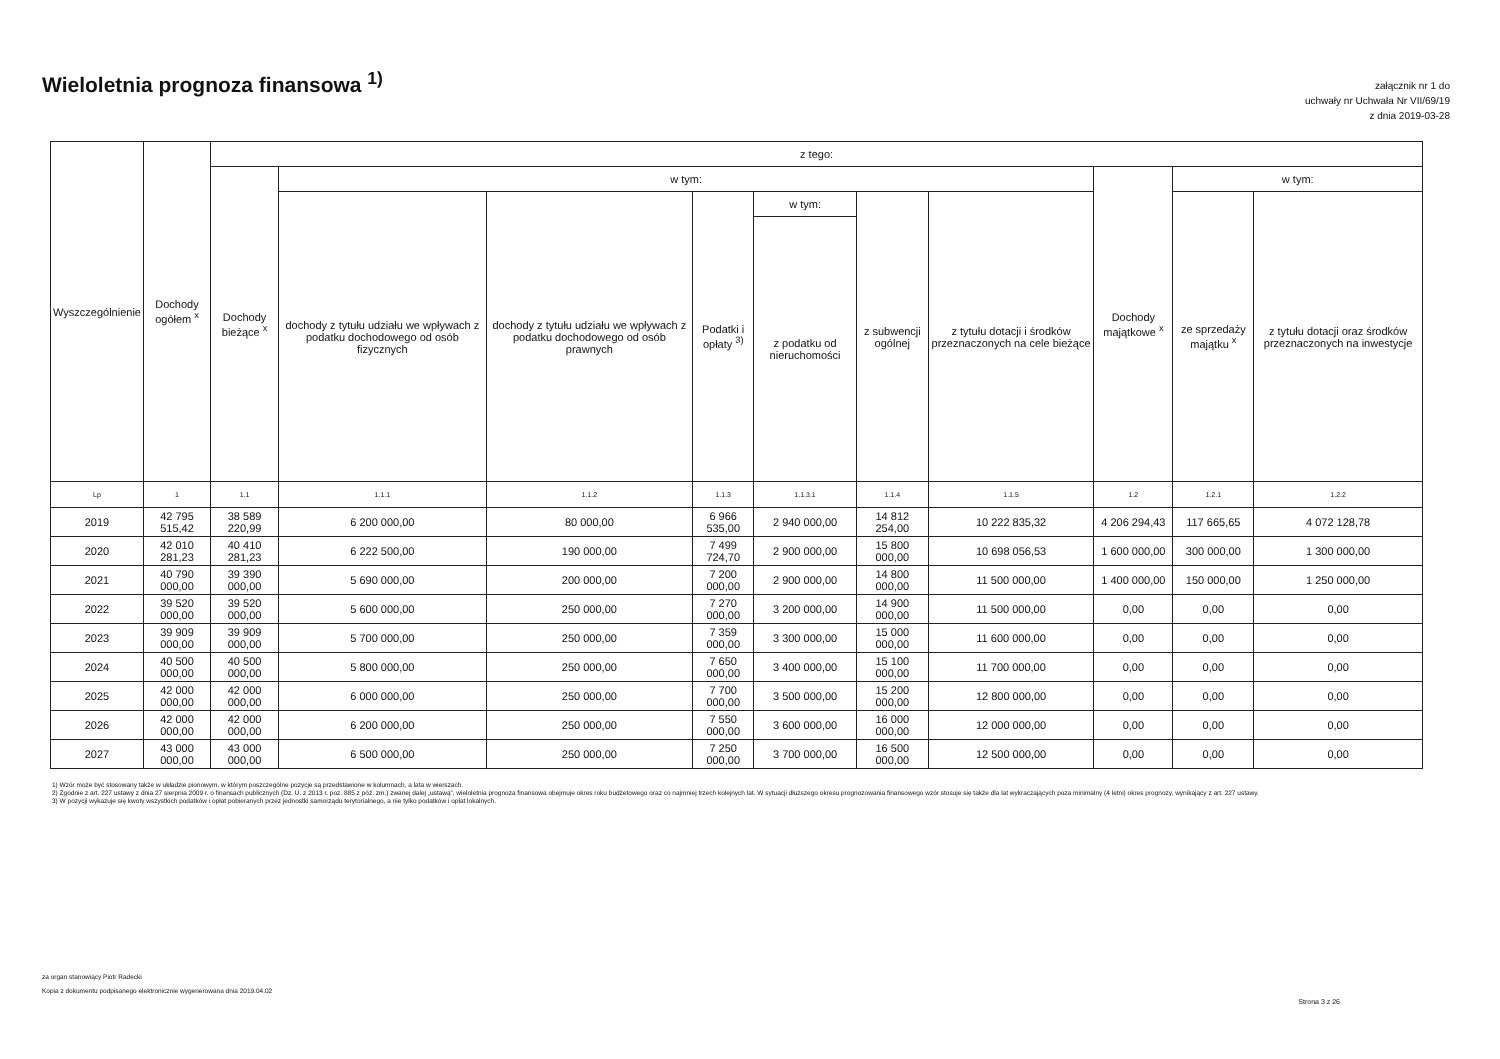Wieloletnia prognoza finansowa <sup>1)</sup>
załącznik nr 1 do
uchwały nr Uchwała Nr VII/69/19
z dnia 2019-03-28
| Wyszczególnienie | Dochody ogółem <sup>x</sup> | z tego: | | | | | | | | | |
| --- | --- | --- | --- | --- | --- | --- | --- | --- | --- | --- | --- |
| | | Dochody bieżące <sup>x</sup> | w tym: | | | | | | Dochody majątkowe <sup>x</sup> | w tym: | |
| | | | dochody z tytułu udziału we wpływach z podatku dochodowego od osób fizycznych | dochody z tytułu udziału we wpływach z podatku dochodowego od osób prawnych | Podatki i opłaty <sup>3)</sup> | w tym: | z subwencji ogólnej | z tytułu dotacji i środków przeznaczonych na cele bieżące | | ze sprzedaży majątku <sup>x</sup> | z tytułu dotacji oraz środków przeznaczonych na inwestycje |
| | | | | | | z podatku od nieruchomości | | | | | |
| Lp | 1 | 1.1 | 1.1.1 | 1.1.2 | 1.1.3 | 1.1.3.1 | 1.1.4 | 1.1.5 | 1.2 | 1.2.1 | 1.2.2 |
| 2019 | 42 795 515,42 | 38 589 220,99 | 6 200 000,00 | 80 000,00 | 6 966 535,00 | 2 940 000,00 | 14 812 254,00 | 10 222 835,32 | 4 206 294,43 | 117 665,65 | 4 072 128,78 |
| 2020 | 42 010 281,23 | 40 410 281,23 | 6 222 500,00 | 190 000,00 | 7 499 724,70 | 2 900 000,00 | 15 800 000,00 | 10 698 056,53 | 1 600 000,00 | 300 000,00 | 1 300 000,00 |
| 2021 | 40 790 000,00 | 39 390 000,00 | 5 690 000,00 | 200 000,00 | 7 200 000,00 | 2 900 000,00 | 14 800 000,00 | 11 500 000,00 | 1 400 000,00 | 150 000,00 | 1 250 000,00 |
| 2022 | 39 520 000,00 | 39 520 000,00 | 5 600 000,00 | 250 000,00 | 7 270 000,00 | 3 200 000,00 | 14 900 000,00 | 11 500 000,00 | 0,00 | 0,00 | 0,00 |
| 2023 | 39 909 000,00 | 39 909 000,00 | 5 700 000,00 | 250 000,00 | 7 359 000,00 | 3 300 000,00 | 15 000 000,00 | 11 600 000,00 | 0,00 | 0,00 | 0,00 |
| 2024 | 40 500 000,00 | 40 500 000,00 | 5 800 000,00 | 250 000,00 | 7 650 000,00 | 3 400 000,00 | 15 100 000,00 | 11 700 000,00 | 0,00 | 0,00 | 0,00 |
| 2025 | 42 000 000,00 | 42 000 000,00 | 6 000 000,00 | 250 000,00 | 7 700 000,00 | 3 500 000,00 | 15 200 000,00 | 12 800 000,00 | 0,00 | 0,00 | 0,00 |
| 2026 | 42 000 000,00 | 42 000 000,00 | 6 200 000,00 | 250 000,00 | 7 550 000,00 | 3 600 000,00 | 16 000 000,00 | 12 000 000,00 | 0,00 | 0,00 | 0,00 |
| 2027 | 43 000 000,00 | 43 000 000,00 | 6 500 000,00 | 250 000,00 | 7 250 000,00 | 3 700 000,00 | 16 500 000,00 | 12 500 000,00 | 0,00 | 0,00 | 0,00 |
1) Wzór może być stosowany także w układzie pionowym, w którym poszczególne pozycje są przedstawione w kolumnach, a lata w wierszach.
2) Zgodnie z art. 227 ustawy z dnia 27 sierpnia 2009 r. o finansach publicznych (Dz. U. z 2013 r. poz. 885 z póź. zm.) zwanej dalej „ustawą”, wieloletnia prognoza finansowa obejmuje okres roku budżetowego oraz co najmniej trzech kolejnych lat. W sytuacji dłuższego okresu prognozowania finansowego wzór stosuje się także dla lat wykraczających poza minimalny (4 letni) okres prognozy, wynikający z art. 227 ustawy.
3) W pozycji wykazuje się kwoty wszystkich podatków i opłat pobieranych przez jednostki samorządu terytorialnego, a nie tylko podatków i opłat lokalnych.
za organ stanowiący Piotr Radecki
Kopia z dokumentu podpisanego elektronicznie wygenerowana dnia 2019.04.02
Strona 3 z 26